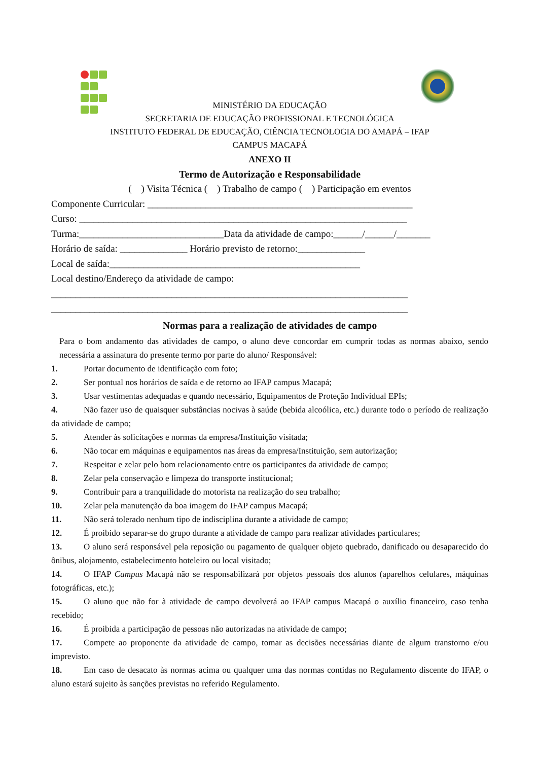MINISTÉRIO DA EDUCAÇÃO
SECRETARIA DE EDUCAÇÃO PROFISSIONAL E TECNOLÓGICA
INSTITUTO FEDERAL DE EDUCAÇÃO, CIÊNCIA TECNOLOGIA DO AMAPÁ – IFAP
CAMPUS MACAPÁ
ANEXO II
Termo de Autorização e Responsabilidade
( ) Visita Técnica ( ) Trabalho de campo ( ) Participação em eventos
Componente Curricular: _______________________________________________________
Curso: ____________________________________________________________________
Turma:______________________________Data da atividade de campo:______/______/_______
Horário de saída: ______________ Horário previsto de retorno:______________
Local de saída:____________________________________________________
Local destino/Endereço da atividade de campo:
__________________________________________________________________________
__________________________________________________________________________
Normas para a realização de atividades de campo
Para o bom andamento das atividades de campo, o aluno deve concordar em cumprir todas as normas abaixo, sendo necessária a assinatura do presente termo por parte do aluno/ Responsável:
1. Portar documento de identificação com foto;
2. Ser pontual nos horários de saída e de retorno ao IFAP campus Macapá;
3. Usar vestimentas adequadas e quando necessário, Equipamentos de Proteção Individual EPIs;
4. Não fazer uso de quaisquer substâncias nocivas à saúde (bebida alcoólica, etc.) durante todo o período de realização da atividade de campo;
5. Atender às solicitações e normas da empresa/Instituição visitada;
6. Não tocar em máquinas e equipamentos nas áreas da empresa/Instituição, sem autorização;
7. Respeitar e zelar pelo bom relacionamento entre os participantes da atividade de campo;
8. Zelar pela conservação e limpeza do transporte institucional;
9. Contribuir para a tranquilidade do motorista na realização do seu trabalho;
10. Zelar pela manutenção da boa imagem do IFAP campus Macapá;
11. Não será tolerado nenhum tipo de indisciplina durante a atividade de campo;
12. É proibido separar-se do grupo durante a atividade de campo para realizar atividades particulares;
13. O aluno será responsável pela reposição ou pagamento de qualquer objeto quebrado, danificado ou desaparecido do ônibus, alojamento, estabelecimento hoteleiro ou local visitado;
14. O IFAP Campus Macapá não se responsabilizará por objetos pessoais dos alunos (aparelhos celulares, máquinas fotográficas, etc.);
15. O aluno que não for à atividade de campo devolverá ao IFAP campus Macapá o auxílio financeiro, caso tenha recebido;
16. É proibida a participação de pessoas não autorizadas na atividade de campo;
17. Compete ao proponente da atividade de campo, tomar as decisões necessárias diante de algum transtorno e/ou imprevisto.
18. Em caso de desacato às normas acima ou qualquer uma das normas contidas no Regulamento discente do IFAP, o aluno estará sujeito às sanções previstas no referido Regulamento.